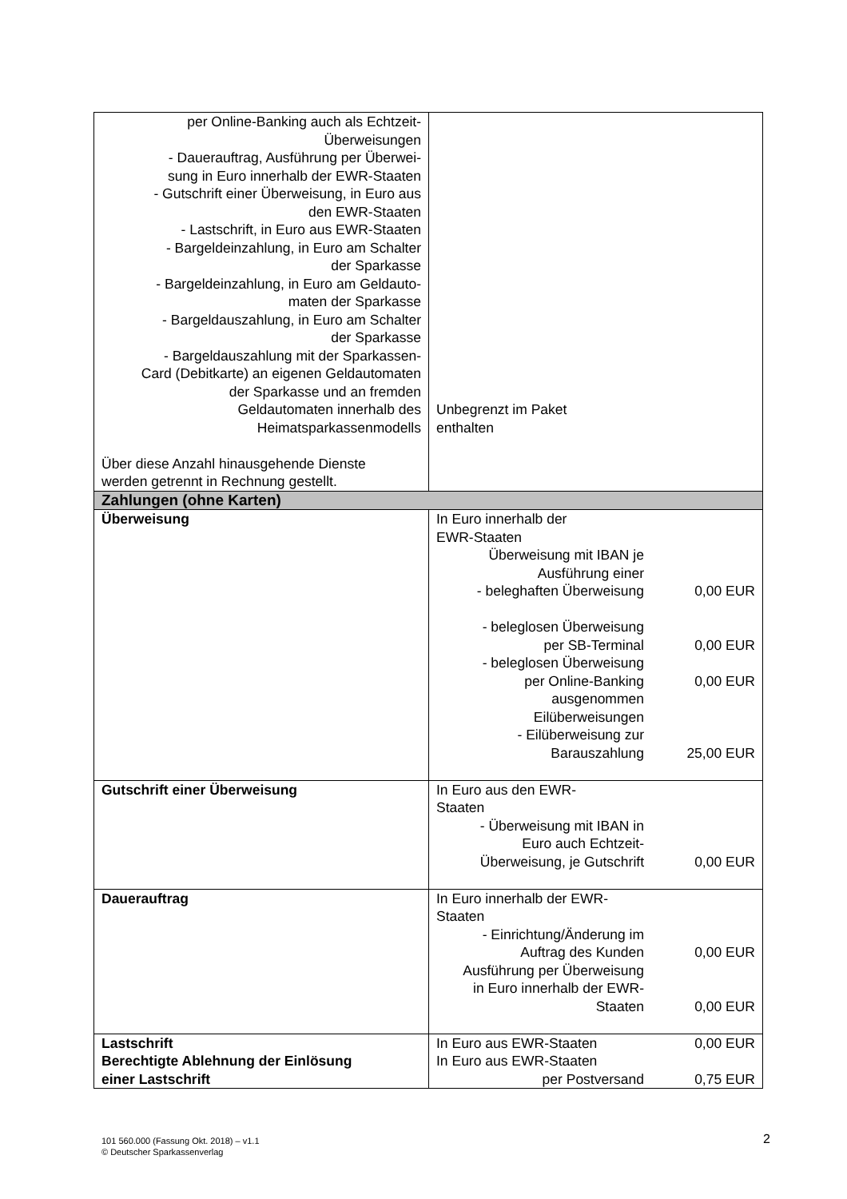| per Online-Banking auch als Echtzeit- Überweisungen - Dauerauftrag, Ausführung per Überwei- sung in Euro innerhalb der EWR-Staaten - Gutschrift einer Überweisung, in Euro aus den EWR-Staaten - Lastschrift, in Euro aus EWR-Staaten - Bargeldeinzahlung, in Euro am Schalter der Sparkasse - Bargeldeinzahlung, in Euro am Geldauto- maten der Sparkasse - Bargeldauszahlung, in Euro am Schalter der Sparkasse - Bargeldauszahlung mit der Sparkassen- Card (Debitkarte) an eigenen Geldautomaten der Sparkasse und an fremden Geldautomaten innerhalb des Heimatsparkassenmodells Über diese Anzahl hinausgehende Dienste werden getrennt in Rechnung gestellt. | Unbegrenzt im Paket enthalten |
| Zahlungen (ohne Karten) | |
| Überweisung | In Euro innerhalb der EWR-Staaten Überweisung mit IBAN je Ausführung einer - beleghaften Überweisung - beleglosen Überweisung per SB-Terminal - beleglosen Überweisung per Online-Banking ausgenommen Eilüberweisungen - Eilüberweisung zur Barauszahlung 0,00 EUR 0,00 EUR 0,00 EUR 25,00 EUR |
| Gutschrift einer Überweisung | In Euro aus den EWR- Staaten - Überweisung mit IBAN in Euro auch Echtzeit- Überweisung, je Gutschrift 0,00 EUR |
| Dauerauftrag | In Euro innerhalb der EWR- Staaten - Einrichtung/Änderung im Auftrag des Kunden Ausführung per Überweisung in Euro innerhalb der EWR- Staaten 0,00 EUR 0,00 EUR |
| Lastschrift Berechtigte Ablehnung der Einlösung einer Lastschrift | In Euro aus EWR-Staaten In Euro aus EWR-Staaten per Postversand 0,00 EUR 0,75 EUR |
101 560.000 (Fassung Okt. 2018) – v1.1
© Deutscher Sparkassenverlag
2